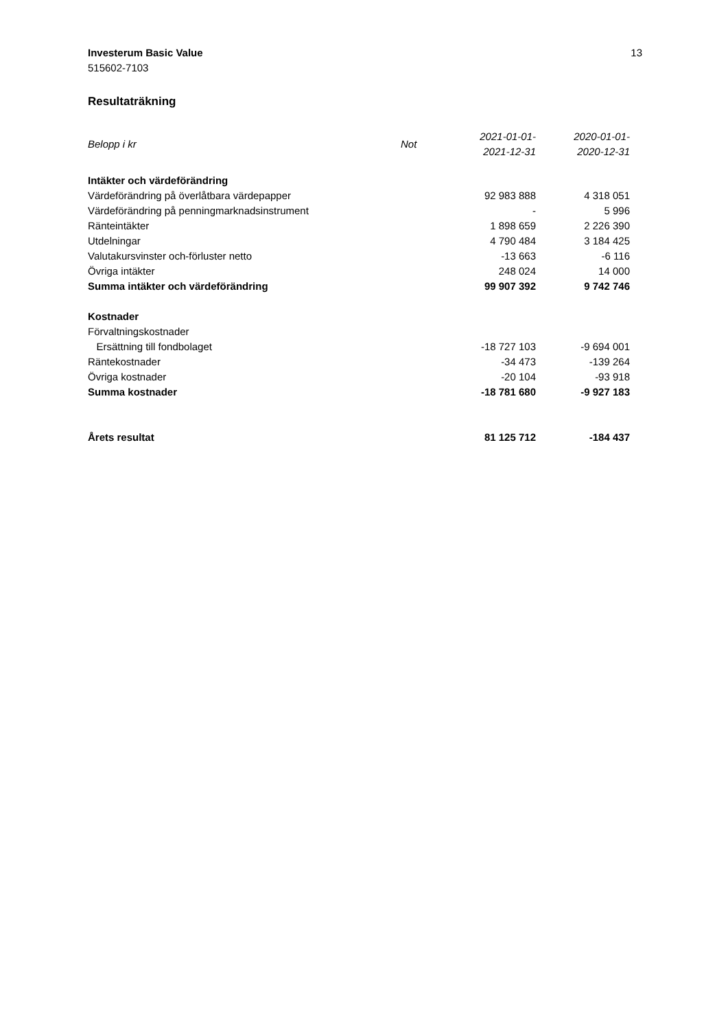Investerum Basic Value
515602-7103
13
Resultaträkning
| Belopp i kr | Not | 2021-01-01- 2021-12-31 | 2020-01-01- 2020-12-31 |
| --- | --- | --- | --- |
| Intäkter och värdeförändring | | | |
| Värdeförändring på överlåtbara värdepapper | | 92 983 888 | 4 318 051 |
| Värdeförändring på penningmarknadsinstrument | | - | 5 996 |
| Ränteintäkter | | 1 898 659 | 2 226 390 |
| Utdelningar | | 4 790 484 | 3 184 425 |
| Valutakursvinster och-förluster netto | | -13 663 | -6 116 |
| Övriga intäkter | | 248 024 | 14 000 |
| Summa intäkter och värdeförändring | | 99 907 392 | 9 742 746 |
| Kostnader | | | |
| Förvaltningskostnader | | | |
| Ersättning till fondbolaget | | -18 727 103 | -9 694 001 |
| Räntekostnader | | -34 473 | -139 264 |
| Övriga kostnader | | -20 104 | -93 918 |
| Summa kostnader | | -18 781 680 | -9 927 183 |
| Årets resultat | | 81 125 712 | -184 437 |